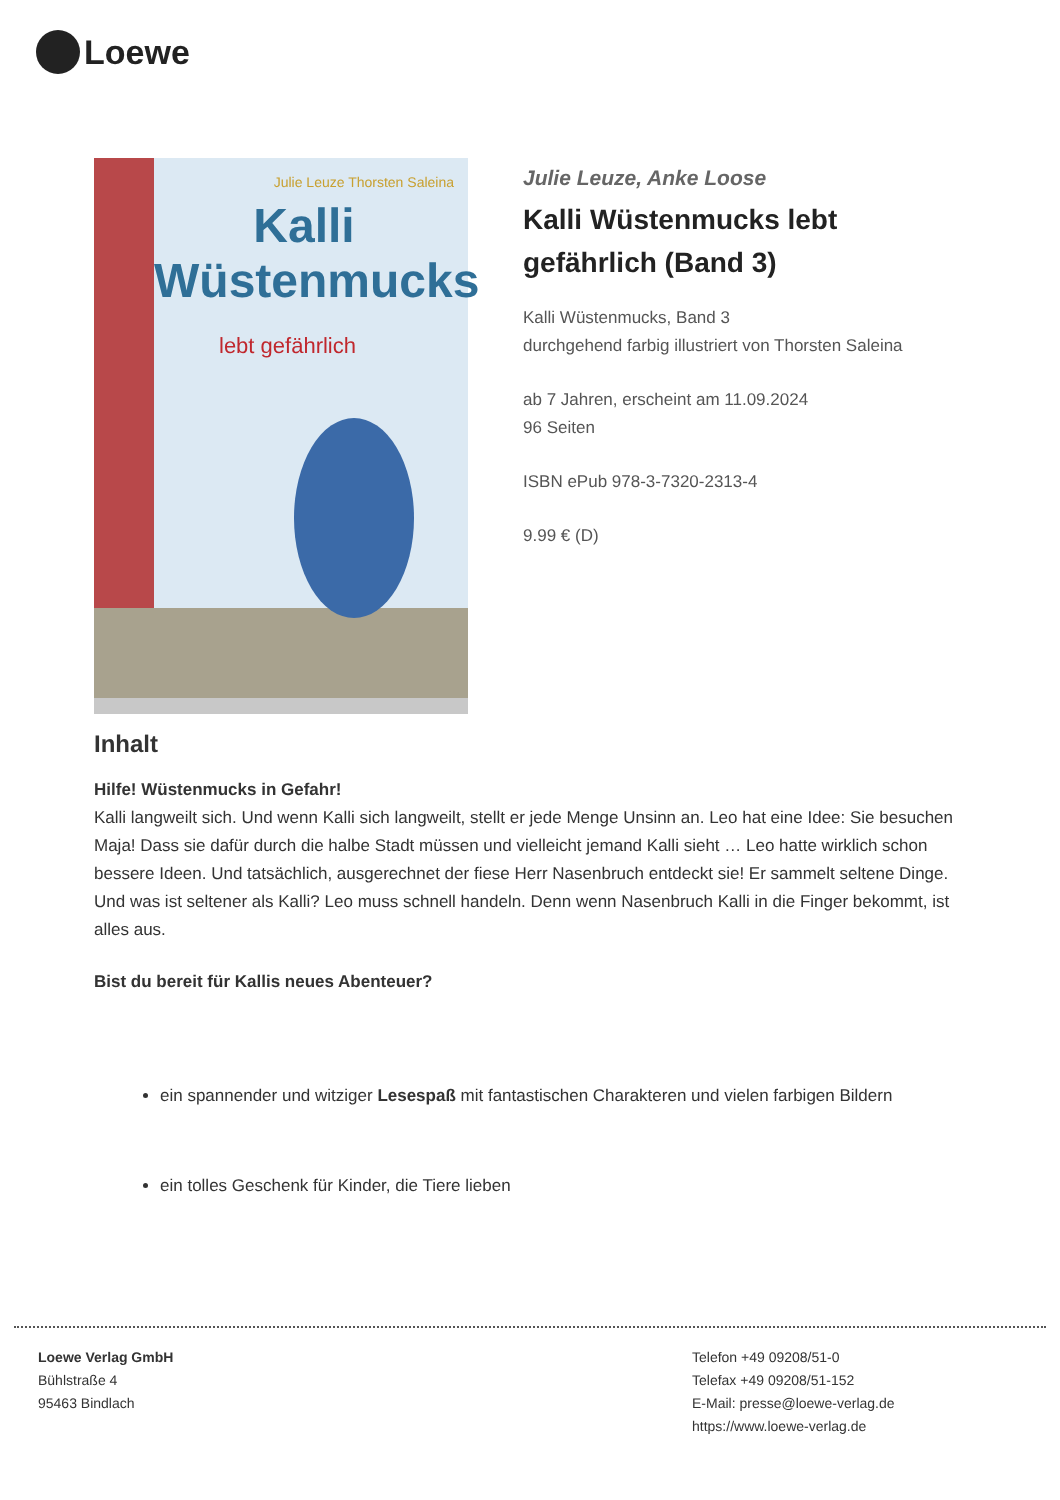Loewe
Julie Leuze Thorsten Saleina
Kalli Wüstenmucks
lebt gefährlich
Julie Leuze, Anke Loose
Kalli Wüstenmucks lebt gefährlich (Band 3)
Kalli Wüstenmucks, Band 3
durchgehend farbig illustriert von Thorsten Saleina
ab 7 Jahren, erscheint am 11.09.2024
96 Seiten
ISBN ePub 978-3-7320-2313-4
9.99 € (D)
Inhalt
Hilfe! Wüstenmucks in Gefahr!
Kalli langweilt sich. Und wenn Kalli sich langweilt, stellt er jede Menge Unsinn an. Leo hat eine Idee: Sie besuchen Maja! Dass sie dafür durch die halbe Stadt müssen und vielleicht jemand Kalli sieht … Leo hatte wirklich schon bessere Ideen. Und tatsächlich, ausgerechnet der fiese Herr Nasenbruch entdeckt sie! Er sammelt seltene Dinge. Und was ist seltener als Kalli? Leo muss schnell handeln. Denn wenn Nasenbruch Kalli in die Finger bekommt, ist alles aus.
Bist du bereit für Kallis neues Abenteuer?
ein spannender und witziger Lesespaß mit fantastischen Charakteren und vielen farbigen Bildern
ein tolles Geschenk für Kinder, die Tiere lieben
Loewe Verlag GmbH
Bühlstraße 4
95463 Bindlach
Telefon +49 09208/51-0
Telefax +49 09208/51-152
E-Mail: presse@loewe-verlag.de
https://www.loewe-verlag.de